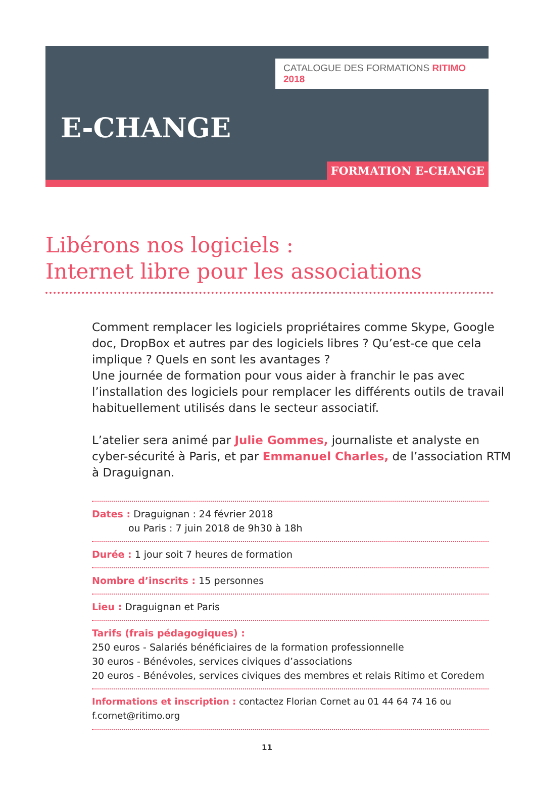CATALOGUE DES FORMATIONS RITIMO 2018
E-CHANGE
FORMATION E-CHANGE
Libérons nos logiciels :
Internet libre pour les associations
Comment remplacer les logiciels propriétaires comme Skype, Google doc, DropBox et autres par des logiciels libres ? Qu’est-ce que cela implique ? Quels en sont les avantages ?
Une journée de formation pour vous aider à franchir le pas avec l’installation des logiciels pour remplacer les différents outils de travail habituellement utilisés dans le secteur associatif.
L’atelier sera animé par Julie Gommes, journaliste et analyste en cyber-sécurité à Paris, et par Emmanuel Charles, de l’association RTM à Draguignan.
Dates : Draguignan : 24 février 2018
ou Paris : 7 juin 2018 de 9h30 à 18h
Durée : 1 jour soit 7 heures de formation
Nombre d’inscrits : 15 personnes
Lieu : Draguignan et Paris
Tarifs (frais pédagogiques) :
250 euros - Salariés bénéficiaires de la formation professionnelle
30 euros - Bénévoles, services civiques d’associations
20 euros - Bénévoles, services civiques des membres et relais Ritimo et Coredem
Informations et inscription : contactez Florian Cornet au 01 44 64 74 16 ou f.cornet@ritimo.org
11